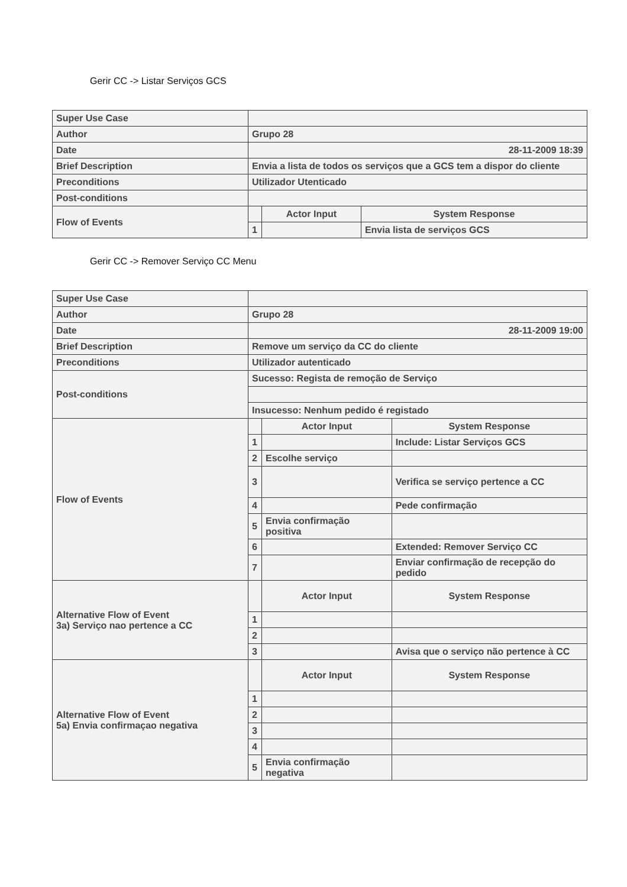Gerir CC -> Listar Serviços GCS
| Super Use Case | | | |
| Author | Grupo 28 | | |
| Date | 28-11-2009 18:39 | | |
| Brief Description | Envia a lista de todos os serviços que a GCS tem a dispor do cliente | | |
| Preconditions | Utilizador Utenticado | | |
| Post-conditions | | | |
| Flow of Events | | Actor Input | System Response |
| | 1 | | Envia lista de serviços GCS |
Gerir CC -> Remover Serviço CC Menu
| Super Use Case | | | |
| Author | Grupo 28 | | |
| Date | 28-11-2009 19:00 | | |
| Brief Description | Remove um serviço da CC do cliente | | |
| Preconditions | Utilizador autenticado | | |
| Post-conditions | Sucesso: Regista de remoção de Serviço | | |
| | Insucesso: Nenhum pedido é registado | | |
| Flow of Events | | Actor Input | System Response |
| | 1 | | Include: Listar Serviços GCS |
| | 2 | Escolhe serviço | |
| | 3 | | Verifica se serviço pertence a CC |
| | 4 | | Pede confirmação |
| | 5 | Envia confirmação positiva | |
| | 6 | | Extended: Remover Serviço CC |
| | 7 | | Enviar confirmação de recepção do pedido |
| Alternative Flow of Event 3a) Serviço nao pertence a CC | | Actor Input | System Response |
| | 1 | | |
| | 2 | | |
| | 3 | | Avisa que o serviço não pertence à CC |
| Alternative Flow of Event 5a) Envia confirmaçao negativa | | Actor Input | System Response |
| | 1 | | |
| | 2 | | |
| | 3 | | |
| | 4 | | |
| | 5 | Envia confirmação negativa | |